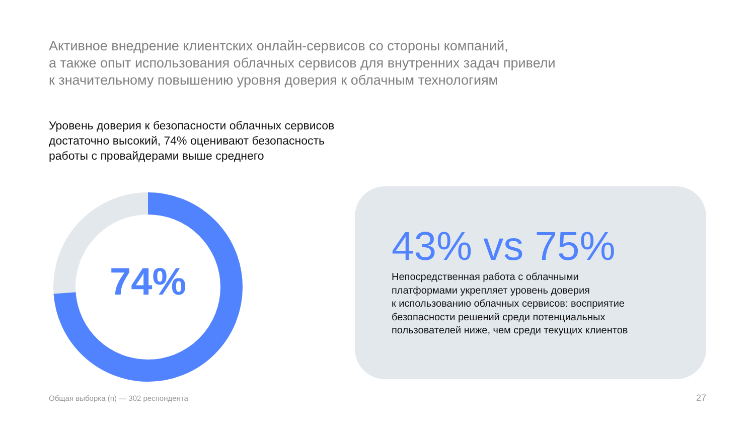Активное внедрение клиентских онлайн-сервисов со стороны компаний,
а также опыт использования облачных сервисов для внутренних задач привели
к значительному повышению уровня доверия к облачным технологиям
Уровень доверия к безопасности облачных сервисов
достаточно высокий, 74% оценивают безопасность
работы с провайдерами выше среднего
74%
43% vs 75%
Непосредственная работа с облачными
платформами укрепляет уровень доверия
к использованию облачных сервисов: восприятие
безопасности решений среди потенциальных
пользователей ниже, чем среди текущих клиентов
Общая выборка (n) — 302 респондента
27